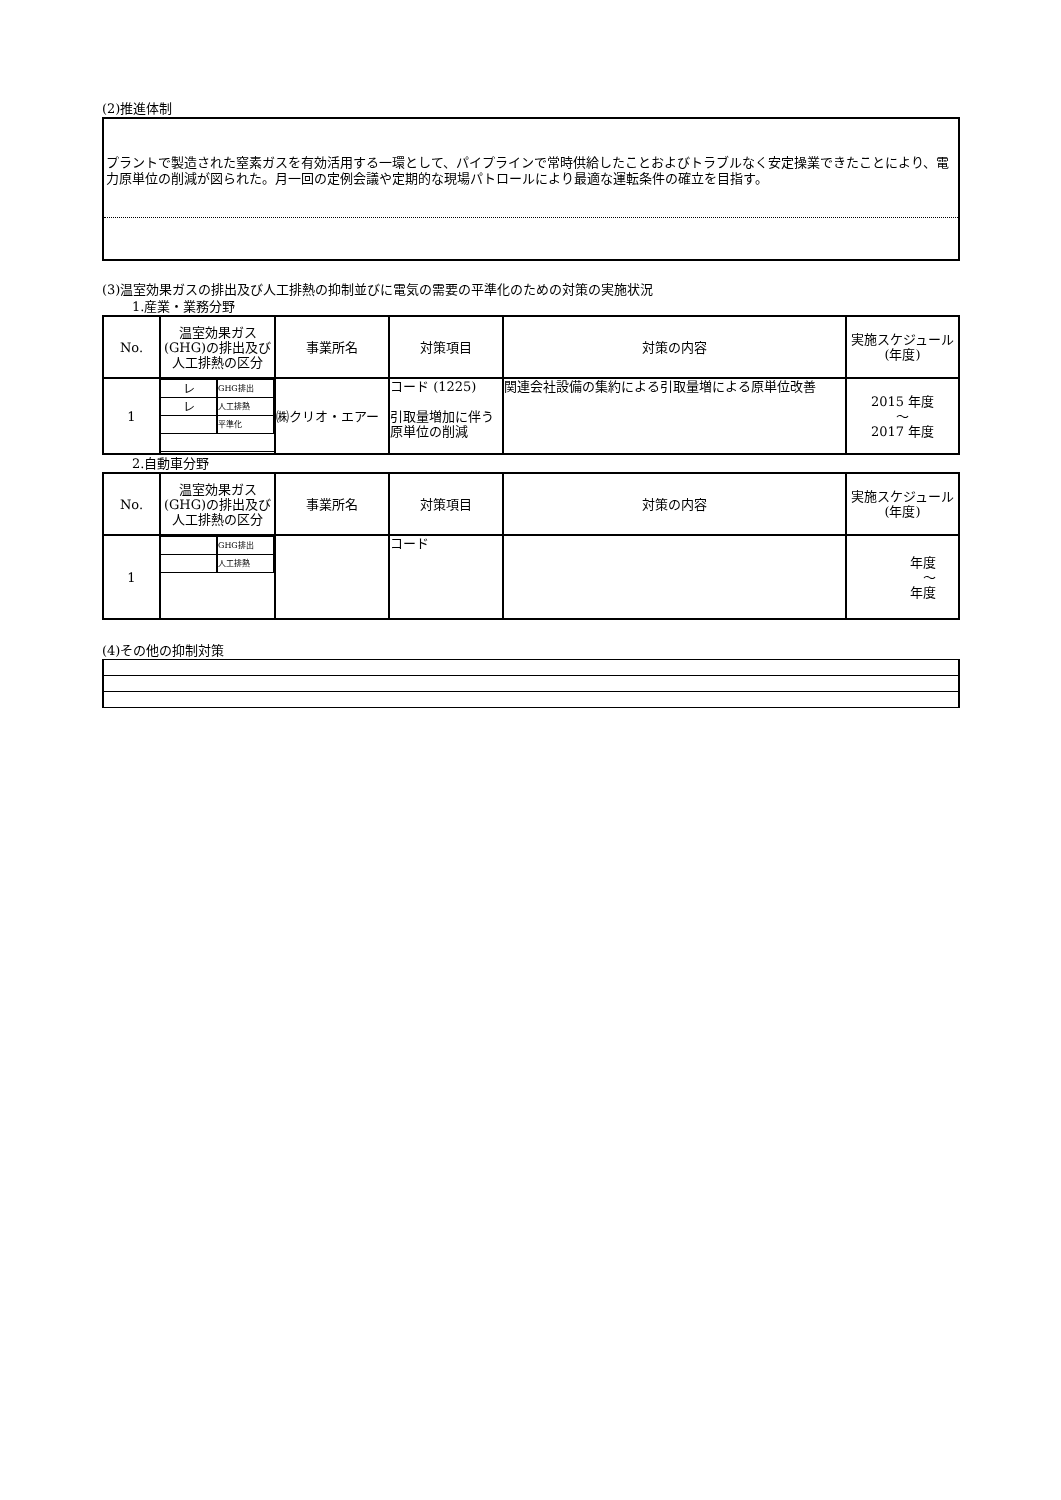(2)推進体制
プラントで製造された窒素ガスを有効活用する一環として、パイプラインで常時供給したことおよびトラブルなく安定操業できたことにより、電力原単位の削減が図られた。月一回の定例会議や定期的な現場パトロールにより最適な運転条件の確立を目指す。
(3)温室効果ガスの排出及び人工排熱の抑制並びに電気の需要の平準化のための対策の実施状況
1.産業・業務分野
| No. | 温室効果ガス(GHG)の排出及び人工排熱の区分 | 事業所名 | 対策項目 | 対策の内容 | 実施スケジュール(年度) |
| --- | --- | --- | --- | --- | --- |
| 1 | / レ / GHG排出 / / レ / 人工排熱 / / / 平準化 / | ㈱クリオ・エアー | コード (1225) 引取量増加に伴う原単位の削減 | 関連会社設備の集約による引取量増による原単位改善 | 2015 年度 ～ 2017 年度 |
2.自動車分野
| No. | 温室効果ガス(GHG)の排出及び人工排熱の区分 | 事業所名 | 対策項目 | 対策の内容 | 実施スケジュール(年度) |
| --- | --- | --- | --- | --- | --- |
| 1 | / / GHG排出 / / / 人工排熱 / | | コード | | 年度 ～ 年度 |
(4)その他の抑制対策